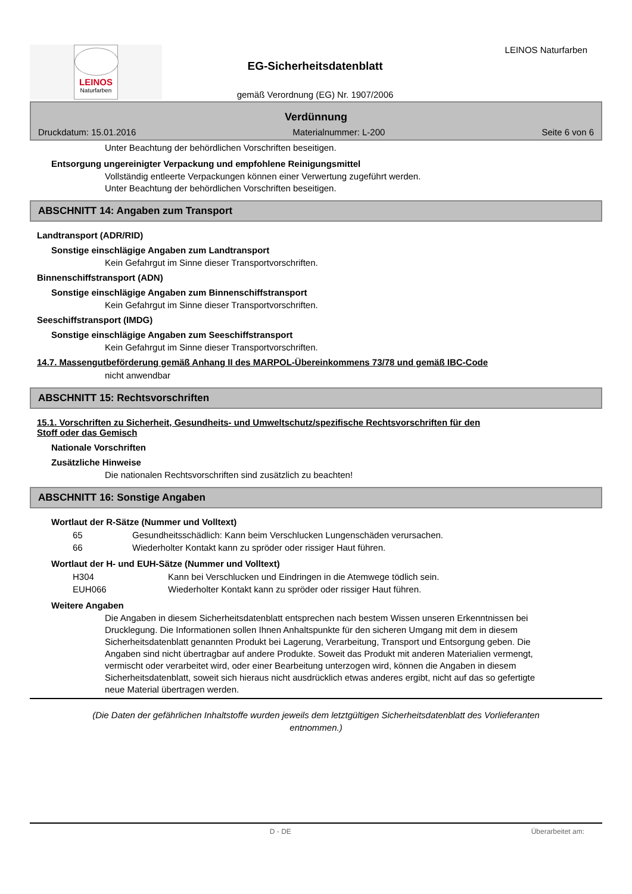LEINOS
Naturfarben
EG-Sicherheitsdatenblatt
gemäß Verordnung (EG) Nr. 1907/2006
LEINOS Naturfarben
Verdünnung
Druckdatum: 15.01.2016 Materialnummer: L-200 Seite 6 von 6
Unter Beachtung der behördlichen Vorschriften beseitigen.
Entsorgung ungereinigter Verpackung und empfohlene Reinigungsmittel
Vollständig entleerte Verpackungen können einer Verwertung zugeführt werden.
Unter Beachtung der behördlichen Vorschriften beseitigen.
ABSCHNITT 14: Angaben zum Transport
Landtransport (ADR/RID)
Sonstige einschlägige Angaben zum Landtransport
Kein Gefahrgut im Sinne dieser Transportvorschriften.
Binnenschiffstransport (ADN)
Sonstige einschlägige Angaben zum Binnenschiffstransport
Kein Gefahrgut im Sinne dieser Transportvorschriften.
Seeschiffstransport (IMDG)
Sonstige einschlägige Angaben zum Seeschiffstransport
Kein Gefahrgut im Sinne dieser Transportvorschriften.
14.7. Massengutbeförderung gemäß Anhang II des MARPOL-Übereinkommens 73/78 und gemäß IBC-Code
nicht anwendbar
ABSCHNITT 15: Rechtsvorschriften
15.1. Vorschriften zu Sicherheit, Gesundheits- und Umweltschutz/spezifische Rechtsvorschriften für den
Stoff oder das Gemisch
Nationale Vorschriften
Zusätzliche Hinweise
Die nationalen Rechtsvorschriften sind zusätzlich zu beachten!
ABSCHNITT 16: Sonstige Angaben
Wortlaut der R-Sätze (Nummer und Volltext)
65 Gesundheitsschädlich: Kann beim Verschlucken Lungenschäden verursachen.
66 Wiederholter Kontakt kann zu spröder oder rissiger Haut führen.
Wortlaut der H- und EUH-Sätze (Nummer und Volltext)
H304 Kann bei Verschlucken und Eindringen in die Atemwege tödlich sein.
EUH066 Wiederholter Kontakt kann zu spröder oder rissiger Haut führen.
Weitere Angaben
Die Angaben in diesem Sicherheitsdatenblatt entsprechen nach bestem Wissen unseren Erkenntnissen bei Drucklegung. Die Informationen sollen Ihnen Anhaltspunkte für den sicheren Umgang mit dem in diesem Sicherheitsdatenblatt genannten Produkt bei Lagerung, Verarbeitung, Transport und Entsorgung geben. Die Angaben sind nicht übertragbar auf andere Produkte. Soweit das Produkt mit anderen Materialien vermengt, vermischt oder verarbeitet wird, oder einer Bearbeitung unterzogen wird, können die Angaben in diesem Sicherheitsdatenblatt, soweit sich hieraus nicht ausdrücklich etwas anderes ergibt, nicht auf das so gefertigte neue Material übertragen werden.
(Die Daten der gefährlichen Inhaltstoffe wurden jeweils dem letztgültigen Sicherheitsdatenblatt des Vorlieferanten
entnommen.)
D - DE Überarbeitet am: